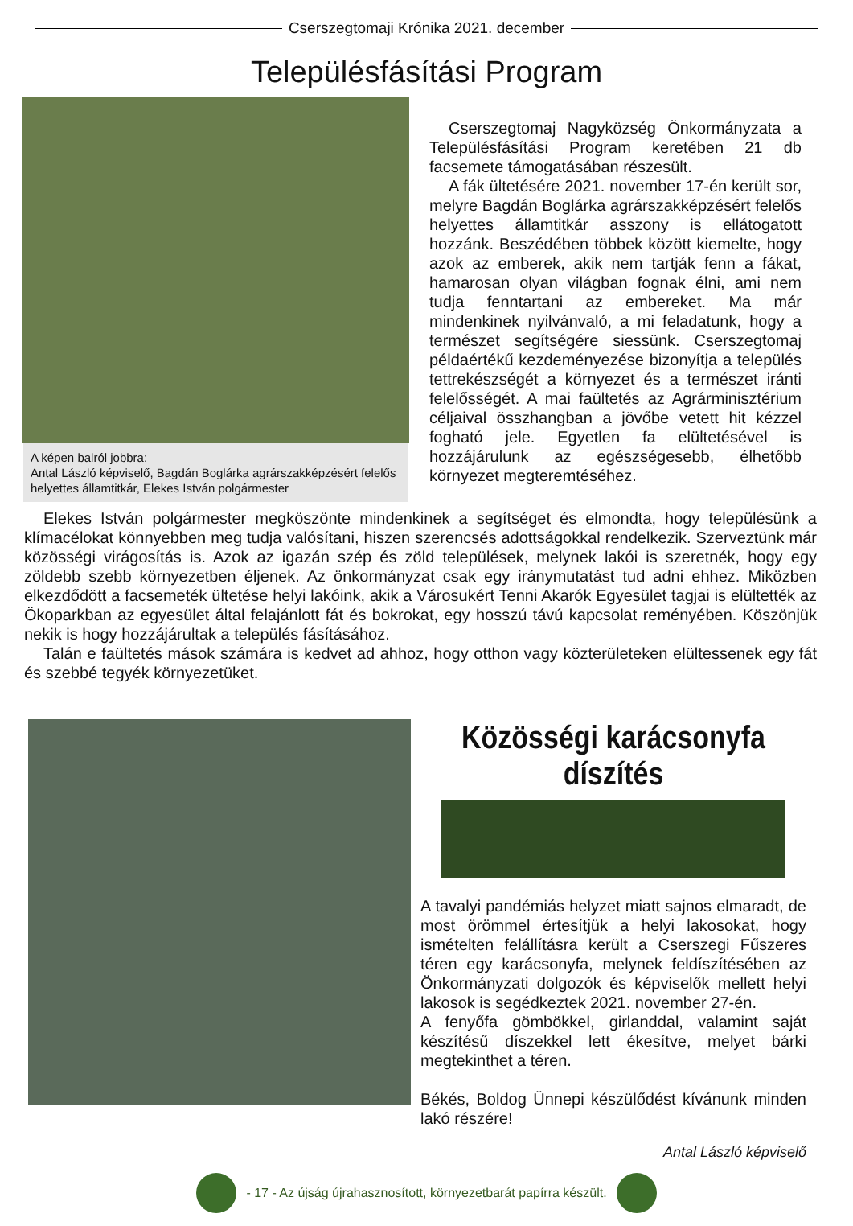Cserszegtomaji Krónika 2021. december
Településfásítási Program
A képen balról jobbra:
Antal László képviselő, Bagdán Boglárka agrárszakképzésért felelős helyettes államtitkár, Elekes István polgármester
Cserszegtomaj Nagyközség Önkormányzata a Településfásítási Program keretében 21 db facsemete támogatásában részesült.
A fák ültetésére 2021. november 17-én került sor, melyre Bagdán Boglárka agrárszakképzésért felelős helyettes államtitkár asszony is ellátogatott hozzánk. Beszédében többek között kiemelte, hogy azok az emberek, akik nem tartják fenn a fákat, hamarosan olyan világban fognak élni, ami nem tudja fenntartani az embereket. Ma már mindenkinek nyilvánvaló, a mi feladatunk, hogy a természet segítségére siessünk. Cserszegtomaj példaértékű kezdeményezése bizonyítja a település tettrekészségét a környezet és a természet iránti felelősségét. A mai faültetés az Agrárminisztérium céljaival összhangban a jövőbe vetett hit kézzel fogható jele. Egyetlen fa elültetésével is hozzájárulunk az egészségesebb, élhetőbb környezet megteremtéséhez.
Elekes István polgármester megköszönte mindenkinek a segítséget és elmondta, hogy településünk a klímacélokat könnyebben meg tudja valósítani, hiszen szerencsés adottságokkal rendelkezik. Szerveztünk már közösségi virágosítás is. Azok az igazán szép és zöld települések, melynek lakói is szeretnék, hogy egy zöldebb szebb környezetben éljenek. Az önkormányzat csak egy iránymutatást tud adni ehhez. Miközben elkezdődött a facsemeték ültetése helyi lakóink, akik a Városukért Tenni Akarók Egyesület tagjai is elültették az Ökoparkban az egyesület által felajánlott fát és bokrokat, egy hosszú távú kapcsolat reményében. Köszönjük nekik is hogy hozzájárultak a település fásításához.
Talán e faültetés mások számára is kedvet ad ahhoz, hogy otthon vagy közterületeken elültessenek egy fát és szebbé tegyék környezetüket.
Közösségi karácsonyfa díszítés
A tavalyi pandémiás helyzet miatt sajnos elmaradt, de most örömmel értesítjük a helyi lakosokat, hogy ismételten felállításra került a Cserszegi Fűszeres téren egy karácsonyfa, melynek feldíszítésében az Önkormányzati dolgozók és képviselők mellett helyi lakosok is segédkeztek 2021. november 27-én.
A fenyőfa gömbökkel, girlanddal, valamint saját készítésű díszekkel lett ékesítve, melyet bárki megtekinthet a téren.
Békés, Boldog Ünnepi készülődést kívánunk minden lakó részére!
Antal László képviselő
- 17 - Az újság újrahasznosított, környezetbarát papírra készült.